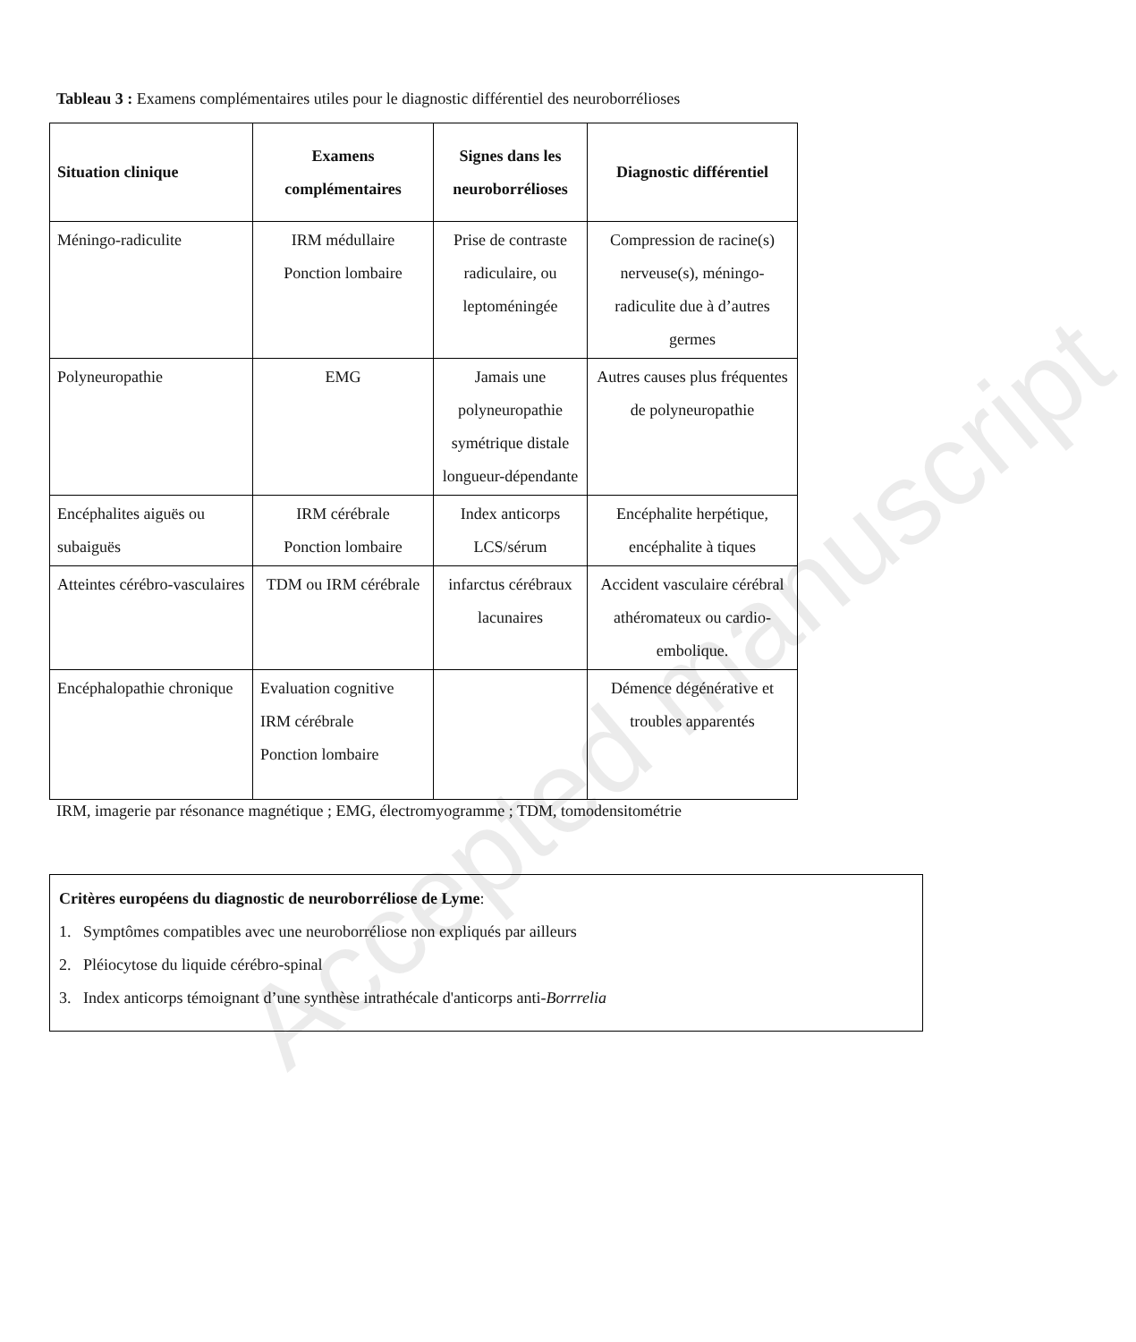Tableau 3 : Examens complémentaires utiles pour le diagnostic différentiel des neuroborrélioses
| Situation clinique | Examens complémentaires | Signes dans les neuroborrélioses | Diagnostic différentiel |
| --- | --- | --- | --- |
| Méningo-radiculite | IRM médullaire Ponction lombaire | Prise de contraste radiculaire, ou leptoméningée | Compression de racine(s) nerveuse(s), méningo-radiculite due à d’autres germes |
| Polyneuropathie | EMG | Jamais une polyneuropathie symétrique distale longueur-dépendante | Autres causes plus fréquentes de polyneuropathie |
| Encéphalites aiguës ou subaiguës | IRM cérébrale Ponction lombaire | Index anticorps LCS/sérum | Encéphalite herpétique, encéphalite à tiques |
| Atteintes cérébro-vasculaires | TDM ou IRM cérébrale | infarctus cérébraux lacunaires | Accident vasculaire cérébral athéromateux ou cardio-embolique. |
| Encéphalopathie chronique | Evaluation cognitive IRM cérébrale Ponction lombaire | | Démence dégénérative et troubles apparentés |
IRM, imagerie par résonance magnétique ; EMG, électromyogramme ; TDM, tomodensitométrie
Critères européens du diagnostic de neuroborréliose de Lyme:
1. Symptômes compatibles avec une neuroborréliose non expliqués par ailleurs
2. Pléiocytose du liquide cérébro-spinal
3. Index anticorps témoignant d’une synthèse intrathécale d'anticorps anti-Borrrelia
Accepted manuscript